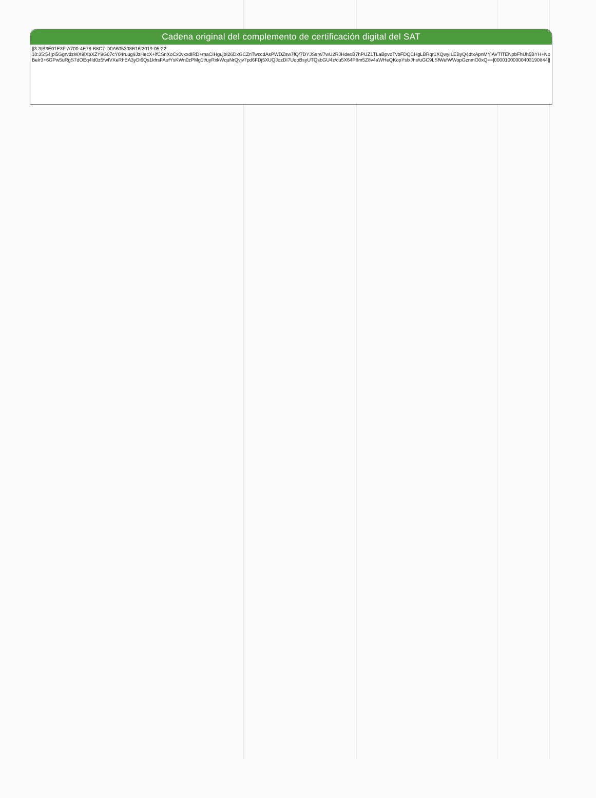Cadena original del complemento de certificación digital del SAT
||3.3|B3E01E3F-A700-4E78-B8C7-D0A605308B16|2019-05-22
10:35:54|pi5GgrvdzWX9iXpXZY9G07cY04ruug9JzHecX+ifCSnXoCx0vxxdIRD+maCIHgujbI26DxGCZnTwccdAsPWDZsw7fQ/7DYJSsm/7wU2RJHdexB7hPUZ1TLaBpvoTvbFDQCHgLBRqr1XQwyILEByQ4dtxApnMYiAVTITENpbFhUh5BYH+NoBeIr3+6GPw5uRgS7dOEq4ld0z5fwIVXeRhEA3yDi6Qs1kfrsFAufYsKWn0zPMg1t/uyRxkWquNrQvjv7pd6FDj5XUQJozDI7UqoBsyUTQsbGU4z/cu5X64P8m5Z8v4aWHeQKopYslxJhs/uGC9LSfWefWWopGznmO0xQ==|00001000000403190844||